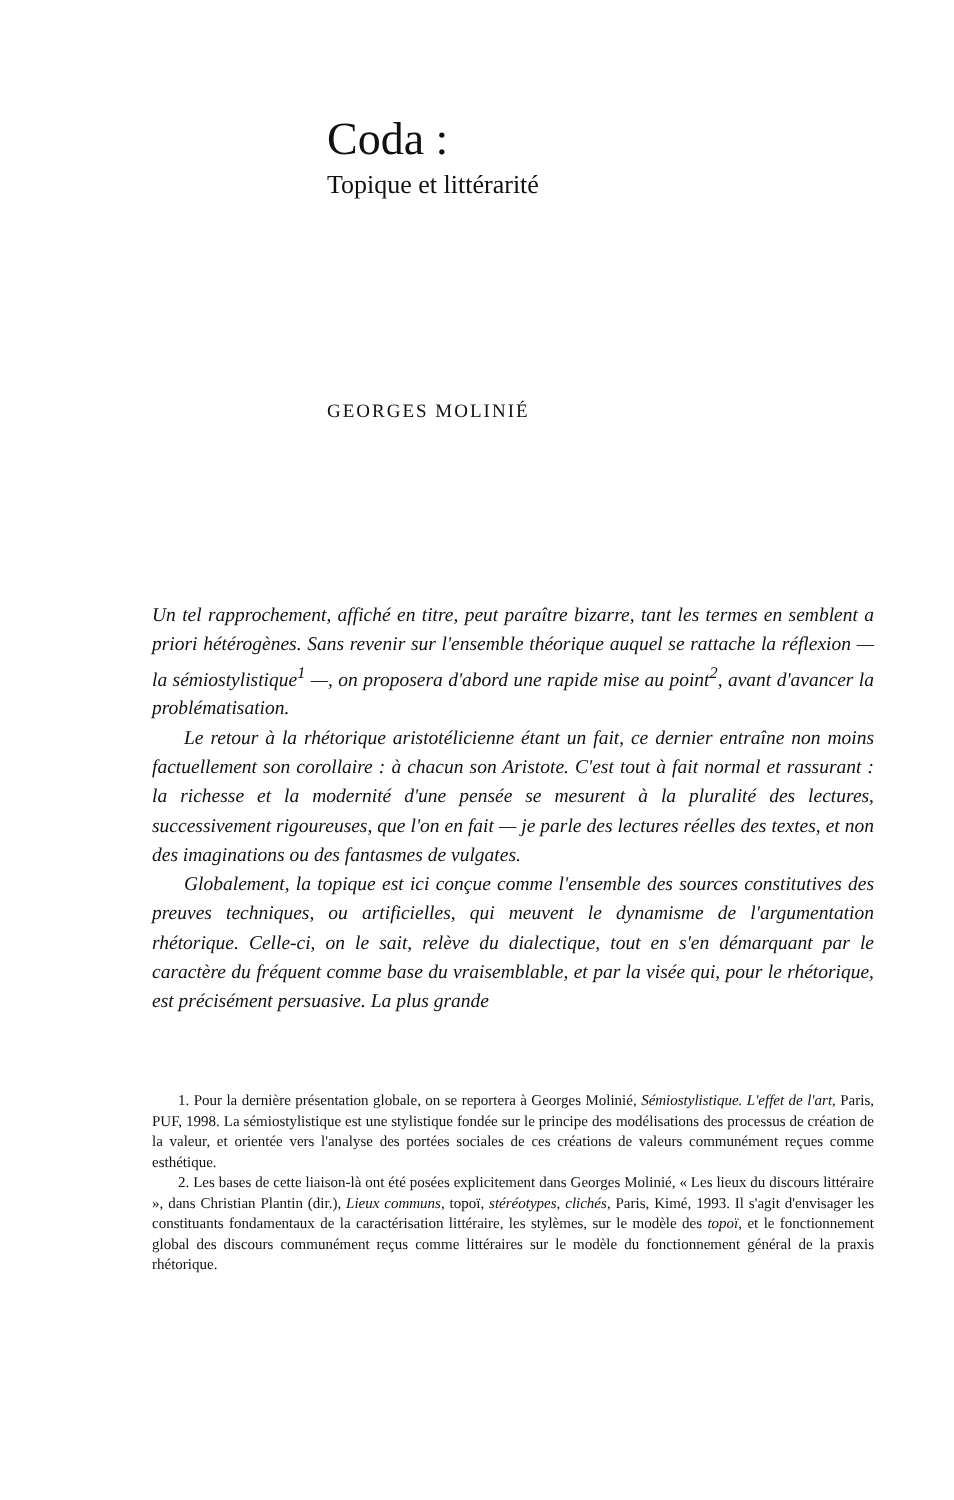Coda :
Topique et littérarité
GEORGES MOLINIÉ
Un tel rapprochement, affiché en titre, peut paraître bizarre, tant les termes en semblent a priori hétérogènes. Sans revenir sur l'ensemble théorique auquel se rattache la réflexion — la sémiostylistique<sup>1</sup> —, on proposera d'abord une rapide mise au point<sup>2</sup>, avant d'avancer la problématisation.
Le retour à la rhétorique aristotélicienne étant un fait, ce dernier entraîne non moins factuellement son corollaire : à chacun son Aristote. C'est tout à fait normal et rassurant : la richesse et la modernité d'une pensée se mesurent à la pluralité des lectures, successivement rigoureuses, que l'on en fait — je parle des lectures réelles des textes, et non des imaginations ou des fantasmes de vulgates.
Globalement, la topique est ici conçue comme l'ensemble des sources constitutives des preuves techniques, ou artificielles, qui meuvent le dynamisme de l'argumentation rhétorique. Celle-ci, on le sait, relève du dialectique, tout en s'en démarquant par le caractère du fréquent comme base du vraisemblable, et par la visée qui, pour le rhétorique, est précisément persuasive. La plus grande
1. Pour la dernière présentation globale, on se reportera à Georges Molinié, Sémiostylistique. L'effet de l'art, Paris, PUF, 1998. La sémiostylistique est une stylistique fondée sur le principe des modélisations des processus de création de la valeur, et orientée vers l'analyse des portées sociales de ces créations de valeurs communément reçues comme esthétique.
2. Les bases de cette liaison-là ont été posées explicitement dans Georges Molinié, « Les lieux du discours littéraire », dans Christian Plantin (dir.), Lieux communs, topoï, stéréotypes, clichés, Paris, Kimé, 1993. Il s'agit d'envisager les constituants fondamentaux de la caractérisation littéraire, les stylèmes, sur le modèle des topoï, et le fonctionnement global des discours communément reçus comme littéraires sur le modèle du fonctionnement général de la praxis rhétorique.